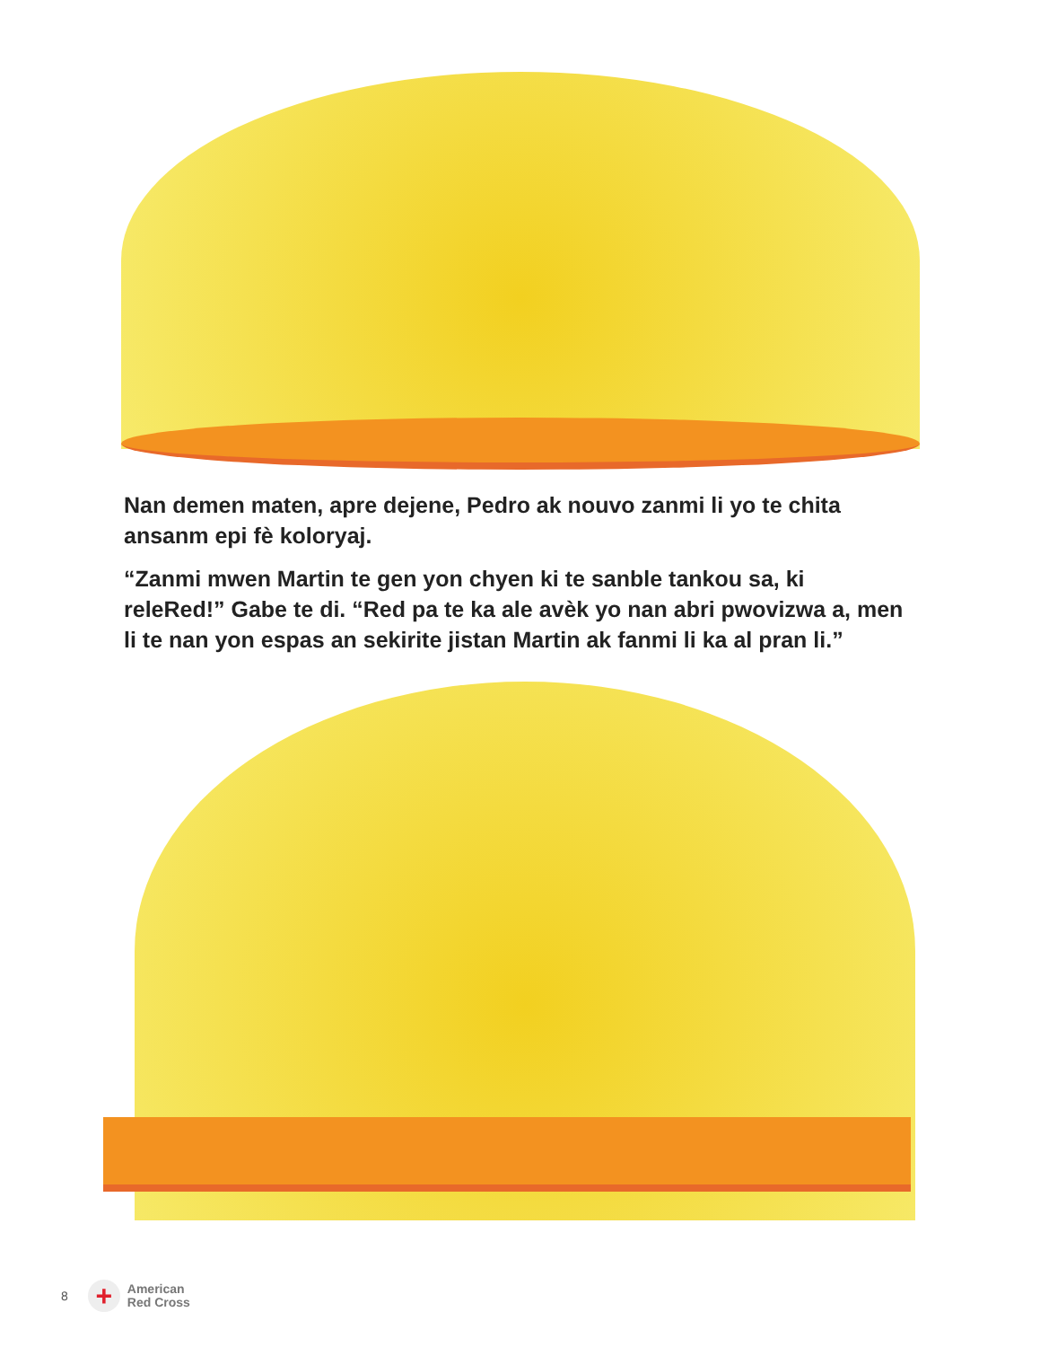Nan demen maten, apre dejene, Pedro ak nouvo zanmi li yo te chita ansanm epi fè koloryaj.
“Zanmi mwen Martin te gen yon chyen ki te sanble tankou sa, ki releRed!” Gabe te di. “Red pa te ka ale avèk yo nan abri pwovizwa a, men li te nan yon espas an sekirite jistan Martin ak fanmi li ka al pran li.”
8
+
American
Red Cross